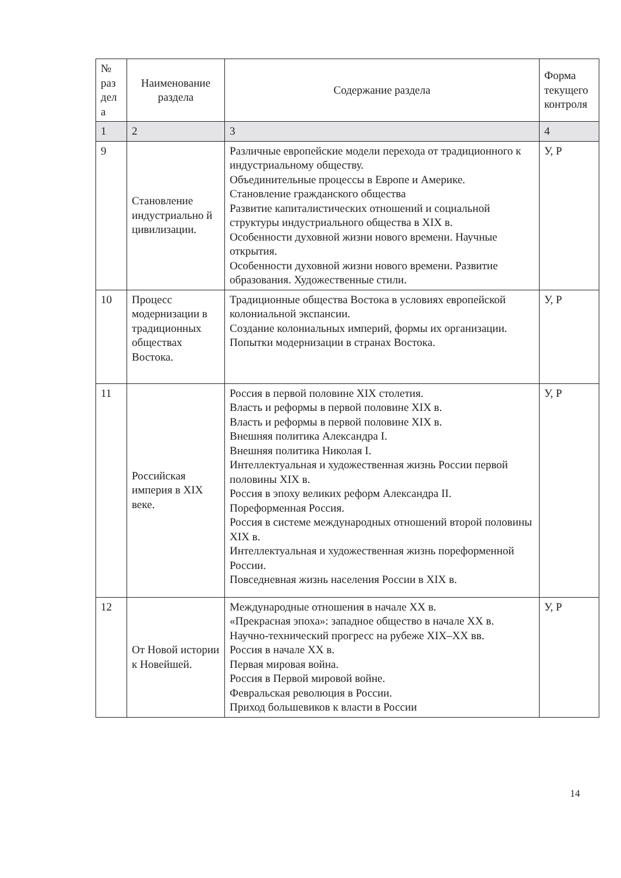| № раз дел а | Наименование раздела | Содержание раздела | Форма текущего контроля |
| --- | --- | --- | --- |
| 1 | 2 | 3 | 4 |
| 9 | Становление индустриально й цивилизации. | Различные европейские модели перехода от традиционного к индустриальному обществу. Объединительные процессы в Европе и Америке. Становление гражданского общества Развитие капиталистических отношений и социальной структуры индустриального общества в XIX в. Особенности духовной жизни нового времени. Научные открытия. Особенности духовной жизни нового времени. Развитие образования. Художественные стили. | У, Р |
| 10 | Процесс модернизации в традиционных обществах Востока. | Традиционные общества Востока в условиях европейской колониальной экспансии. Создание колониальных империй, формы их организации. Попытки модернизации в странах Востока. | У, Р |
| 11 | Российская империя в XIX веке. | Россия в первой половине XIX столетия. Власть и реформы в первой половине XIX в. Власть и реформы в первой половине XIX в. Внешняя политика Александра I. Внешняя политика Николая I. Интеллектуальная и художественная жизнь России первой половины XIX в. Россия в эпоху великих реформ Александра II. Пореформенная Россия. Россия в системе международных отношений второй половины XIX в. Интеллектуальная и художественная жизнь пореформенной России. Повседневная жизнь населения России в XIX в. | У, Р |
| 12 | От Новой истории к Новейшей. | Международные отношения в начале XX в. «Прекрасная эпоха»: западное общество в начале XX в. Научно-технический прогресс на рубеже XIX–XX вв. Россия в начале XX в. Первая мировая война. Россия в Первой мировой войне. Февральская революция в России. Приход большевиков к власти в России | У, Р |
14